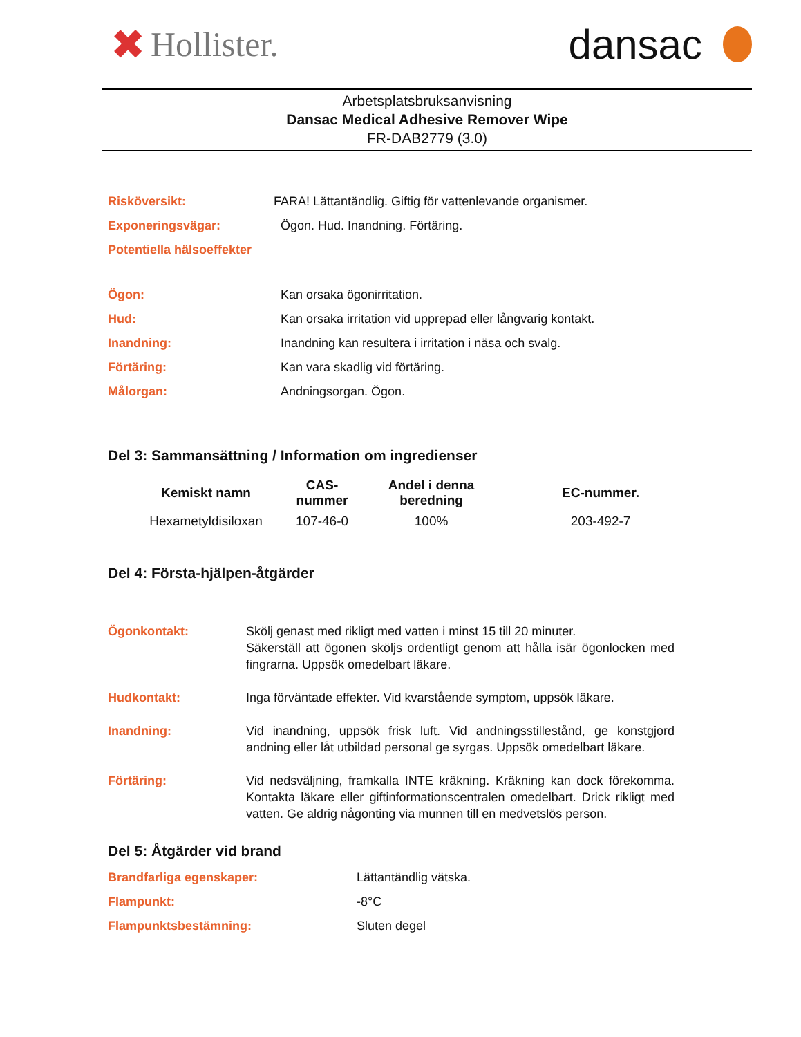✖ Hollister.
dansac
Arbetsplatsbruksanvisning
Dansac Medical Adhesive Remover Wipe
FR-DAB2779 (3.0)
Risköversikt: FARA! Lättantändlig. Giftig för vattenlevande organismer.
Exponeringsvägar: Ögon. Hud. Inandning. Förtäring.
Potentiella hälsoeffekter
Ögon: Kan orsaka ögonirritation.
Hud: Kan orsaka irritation vid upprepad eller långvarig kontakt.
Inandning: Inandning kan resultera i irritation i näsa och svalg.
Förtäring: Kan vara skadlig vid förtäring.
Målorgan: Andningsorgan. Ögon.
Del 3: Sammansättning / Information om ingredienser
| Kemiskt namn | CAS- nummer | Andel i denna beredning | EC-nummer. |
| --- | --- | --- | --- |
| Hexametyldisiloxan | 107-46-0 | 100% | 203-492-7 |
Del 4: Första-hjälpen-åtgärder
Ögonkontakt: Skölj genast med rikligt med vatten i minst 15 till 20 minuter.
Säkerställ att ögonen sköljs ordentligt genom att hålla isär ögonlocken med fingrarna. Uppsök omedelbart läkare.
Hudkontakt: Inga förväntade effekter. Vid kvarstående symptom, uppsök läkare.
Inandning: Vid inandning, uppsök frisk luft. Vid andningsstillestånd, ge konstgjord andning eller låt utbildad personal ge syrgas. Uppsök omedelbart läkare.
Förtäring: Vid nedsväljning, framkalla INTE kräkning. Kräkning kan dock förekomma. Kontakta läkare eller giftinformationscentralen omedelbart. Drick rikligt med vatten. Ge aldrig någonting via munnen till en medvetslös person.
Del 5: Åtgärder vid brand
Brandfarliga egenskaper: Lättantändlig vätska.
Flampunkt: -8°C
Flampunktsbestämning: Sluten degel